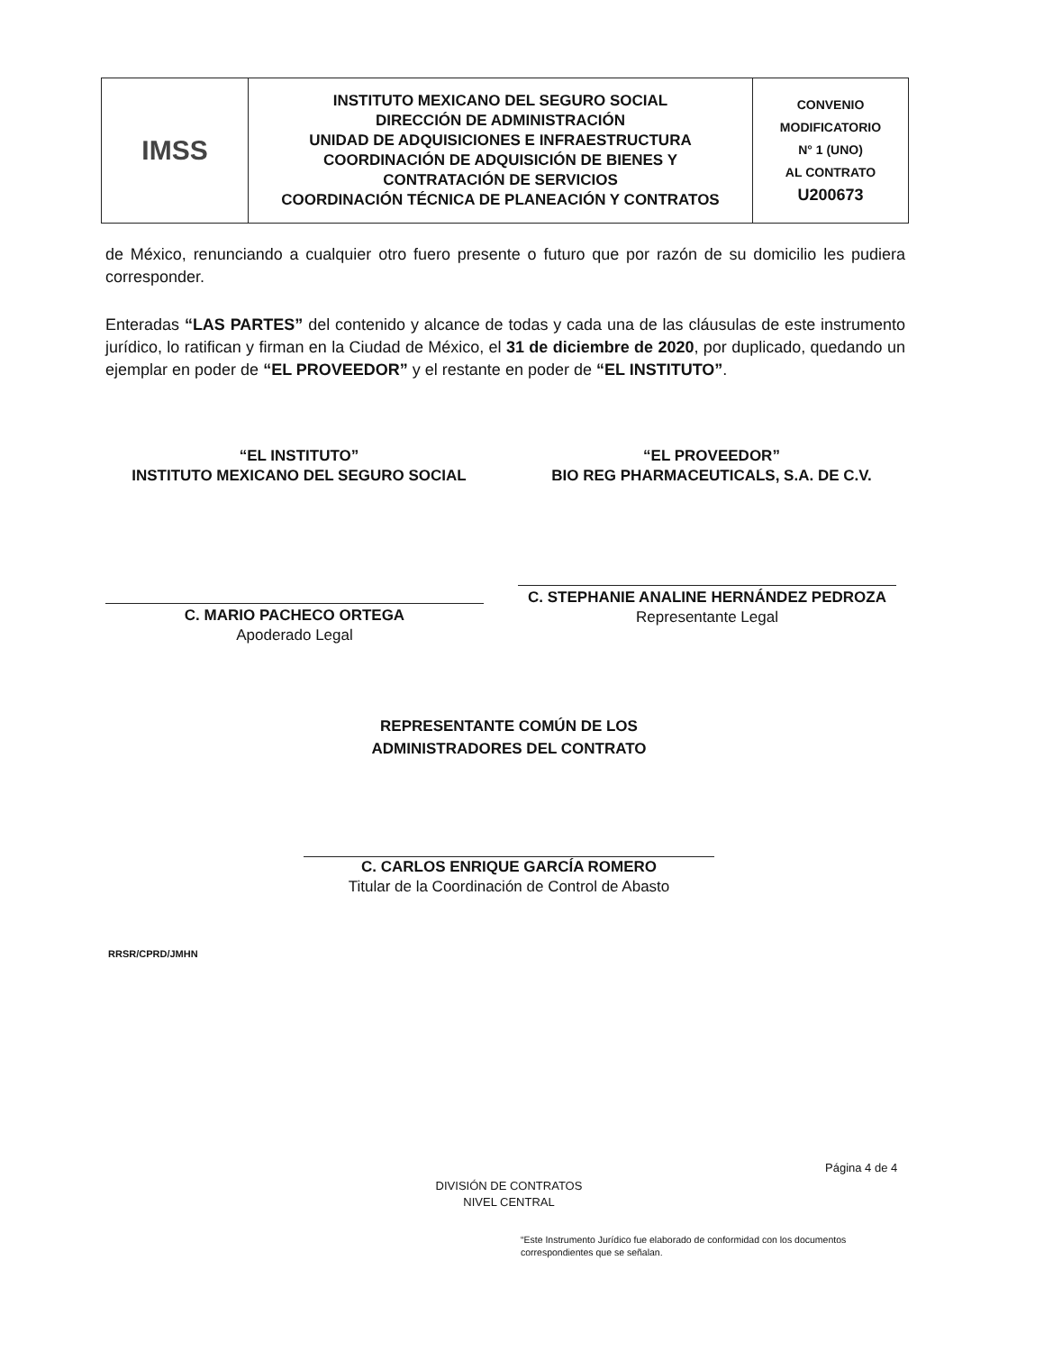| IMSS | INSTITUTO MEXICANO DEL SEGURO SOCIAL DIRECCIÓN DE ADMINISTRACIÓN UNIDAD DE ADQUISICIONES E INFRAESTRUCTURA COORDINACIÓN DE ADQUISICIÓN DE BIENES Y CONTRATACIÓN DE SERVICIOS COORDINACIÓN TÉCNICA DE PLANEACIÓN Y CONTRATOS | CONVENIO MODIFICATORIO N° 1 (UNO) AL CONTRATO U200673 |
de México, renunciando a cualquier otro fuero presente o futuro que por razón de su domicilio les pudiera corresponder.
Enteradas “LAS PARTES” del contenido y alcance de todas y cada una de las cláusulas de este instrumento jurídico, lo ratifican y firman en la Ciudad de México, el 31 de diciembre de 2020, por duplicado, quedando un ejemplar en poder de “EL PROVEEDOR” y el restante en poder de “EL INSTITUTO”.
“EL INSTITUTO”
INSTITUTO MEXICANO DEL SEGURO SOCIAL
C. MARIO PACHECO ORTEGA
Apoderado Legal
“EL PROVEEDOR”
BIO REG PHARMACEUTICALS, S.A. DE C.V.
C. STEPHANIE ANALINE HERNÁNDEZ PEDROZA
Representante Legal
REPRESENTANTE COMÚN DE LOS
ADMINISTRADORES DEL CONTRATO
C. CARLOS ENRIQUE GARCÍA ROMERO
Titular de la Coordinación de Control de Abasto
RRSR/CPRD/JMHN
Página 4 de 4
DIVISIÓN DE CONTRATOS
NIVEL CENTRAL
“Este Instrumento Jurídico fue elaborado de conformidad con los documentos correspondientes que se señalan.